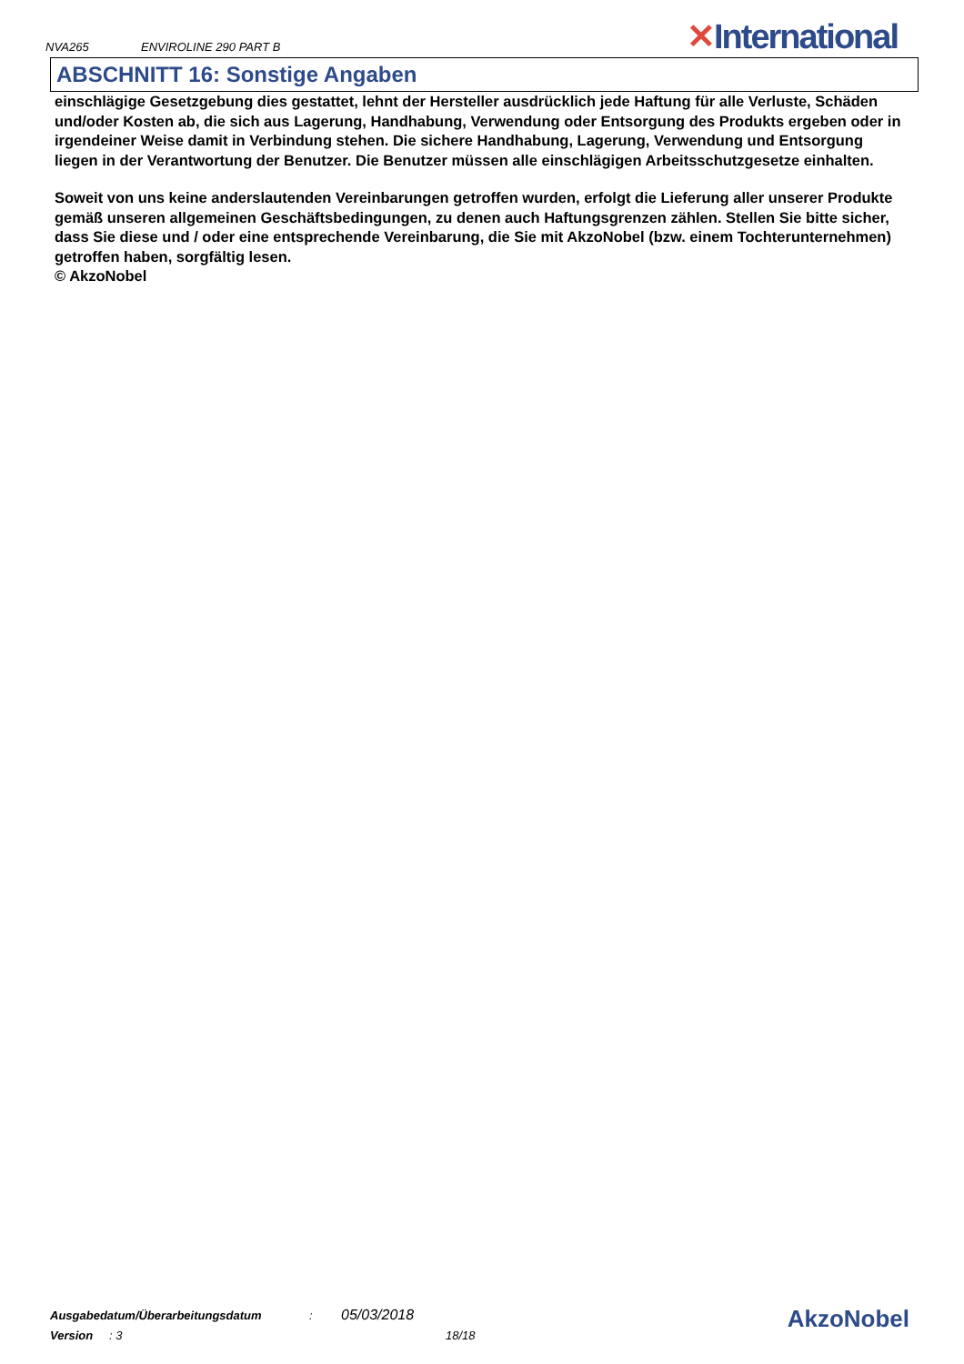NVA265
ENVIROLINE 290 PART B
✕International
ABSCHNITT 16: Sonstige Angaben
einschlägige Gesetzgebung dies gestattet, lehnt der Hersteller ausdrücklich jede Haftung für alle Verluste, Schäden und/oder Kosten ab, die sich aus Lagerung, Handhabung, Verwendung oder Entsorgung des Produkts ergeben oder in irgendeiner Weise damit in Verbindung stehen. Die sichere Handhabung, Lagerung, Verwendung und Entsorgung liegen in der Verantwortung der Benutzer. Die Benutzer müssen alle einschlägigen Arbeitsschutzgesetze einhalten.
Soweit von uns keine anderslautenden Vereinbarungen getroffen wurden, erfolgt die Lieferung aller unserer Produkte gemäß unseren allgemeinen Geschäftsbedingungen, zu denen auch Haftungsgrenzen zählen. Stellen Sie bitte sicher, dass Sie diese und / oder eine entsprechende Vereinbarung, die Sie mit AkzoNobel (bzw. einem Tochterunternehmen) getroffen haben, sorgfältig lesen.
© AkzoNobel
Ausgabedatum/Überarbeitungsdatum: 05/03/2018
Version: 3 18/18
AkzoNobel